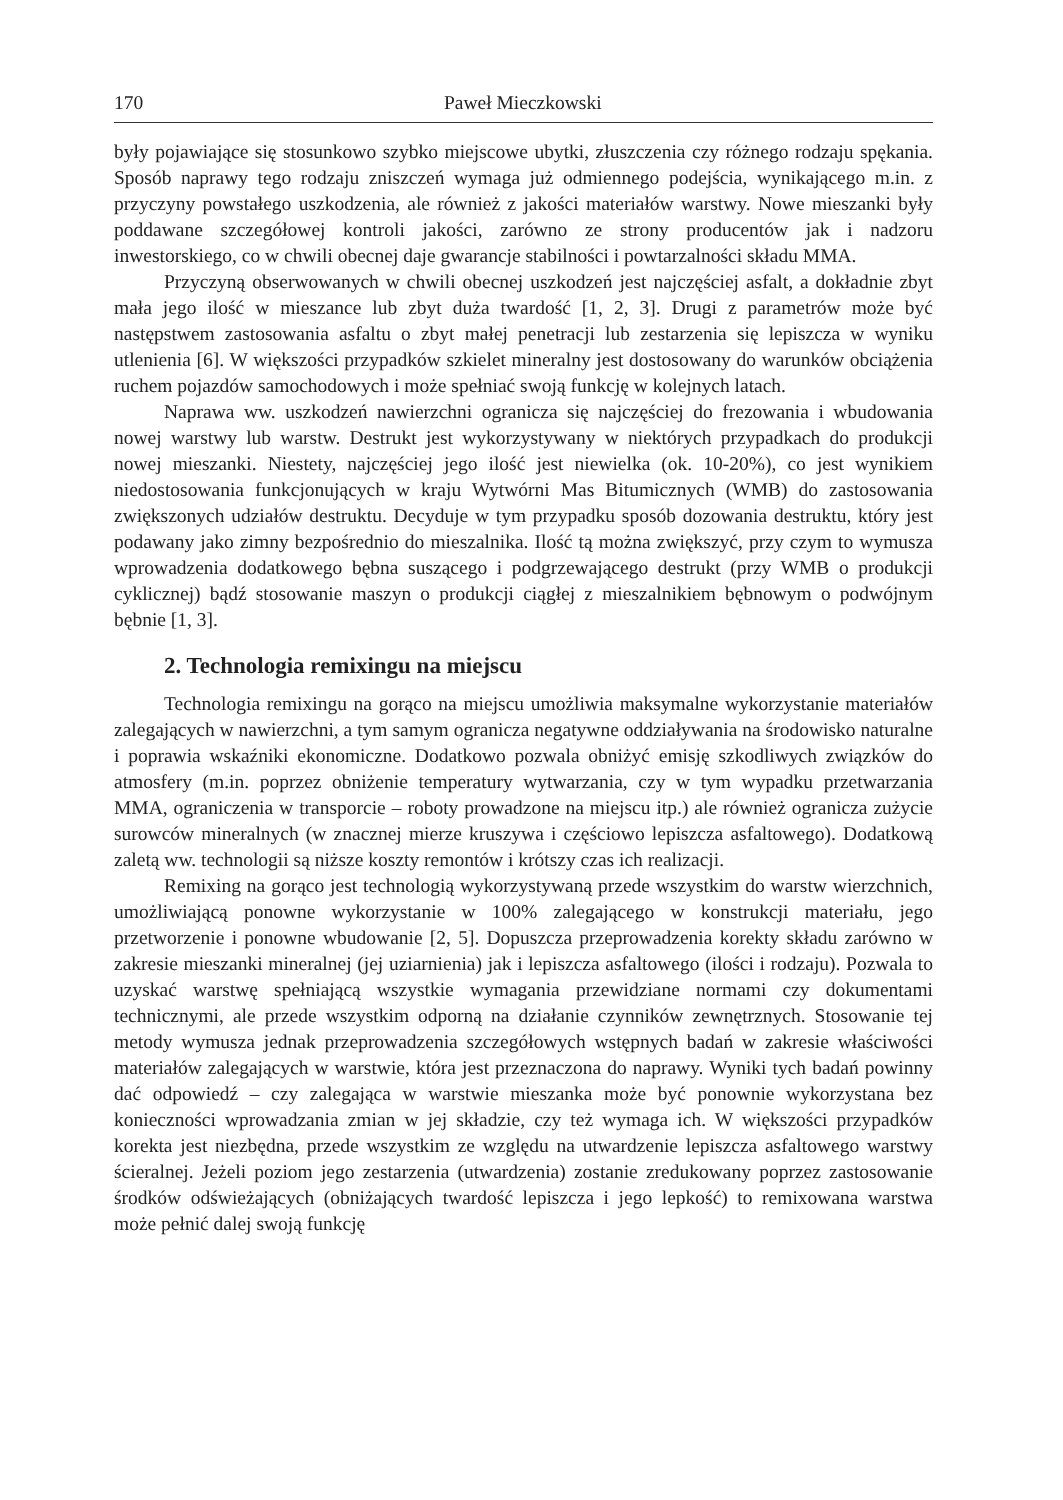170 Paweł Mieczkowski
były pojawiające się stosunkowo szybko miejscowe ubytki, złuszczenia czy różnego rodzaju spękania. Sposób naprawy tego rodzaju zniszczeń wymaga już odmiennego podejścia, wynikającego m.in. z przyczyny powstałego uszkodzenia, ale również z jakości materiałów warstwy. Nowe mieszanki były poddawane szczegółowej kontroli jakości, zarówno ze strony producentów jak i nadzoru inwestorskiego, co w chwili obecnej daje gwarancje stabilności i powtarzalności składu MMA.
Przyczyną obserwowanych w chwili obecnej uszkodzeń jest najczęściej asfalt, a dokładnie zbyt mała jego ilość w mieszance lub zbyt duża twardość [1, 2, 3]. Drugi z parametrów może być następstwem zastosowania asfaltu o zbyt małej penetracji lub zestarzenia się lepiszcza w wyniku utlenienia [6]. W większości przypadków szkielet mineralny jest dostosowany do warunków obciążenia ruchem pojazdów samochodowych i może spełniać swoją funkcję w kolejnych latach.
Naprawa ww. uszkodzeń nawierzchni ogranicza się najczęściej do frezowania i wbudowania nowej warstwy lub warstw. Destrukt jest wykorzystywany w niektórych przypadkach do produkcji nowej mieszanki. Niestety, najczęściej jego ilość jest niewielka (ok. 10-20%), co jest wynikiem niedostosowania funkcjonujących w kraju Wytwórni Mas Bitumicznych (WMB) do zastosowania zwiększonych udziałów destruktu. Decyduje w tym przypadku sposób dozowania destruktu, który jest podawany jako zimny bezpośrednio do mieszalnika. Ilość tą można zwiększyć, przy czym to wymusza wprowadzenia dodatkowego bębna suszącego i podgrzewającego destrukt (przy WMB o produkcji cyklicznej) bądź stosowanie maszyn o produkcji ciągłej z mieszalnikiem bębnowym o podwójnym bębnie [1, 3].
2. Technologia remixingu na miejscu
Technologia remixingu na gorąco na miejscu umożliwia maksymalne wykorzystanie materiałów zalegających w nawierzchni, a tym samym ogranicza negatywne oddziaływania na środowisko naturalne i poprawia wskaźniki ekonomiczne. Dodatkowo pozwala obniżyć emisję szkodliwych związków do atmosfery (m.in. poprzez obniżenie temperatury wytwarzania, czy w tym wypadku przetwarzania MMA, ograniczenia w transporcie – roboty prowadzone na miejscu itp.) ale również ogranicza zużycie surowców mineralnych (w znacznej mierze kruszywa i częściowo lepiszcza asfaltowego). Dodatkową zaletą ww. technologii są niższe koszty remontów i krótszy czas ich realizacji.
Remixing na gorąco jest technologią wykorzystywaną przede wszystkim do warstw wierzchnich, umożliwiającą ponowne wykorzystanie w 100% zalegającego w konstrukcji materiału, jego przetworzenie i ponowne wbudowanie [2, 5]. Dopuszcza przeprowadzenia korekty składu zarówno w zakresie mieszanki mineralnej (jej uziarnienia) jak i lepiszcza asfaltowego (ilości i rodzaju). Pozwala to uzyskać warstwę spełniającą wszystkie wymagania przewidziane normami czy dokumentami technicznymi, ale przede wszystkim odporną na działanie czynników zewnętrznych. Stosowanie tej metody wymusza jednak przeprowadzenia szczegółowych wstępnych badań w zakresie właściwości materiałów zalegających w warstwie, która jest przeznaczona do naprawy. Wyniki tych badań powinny dać odpowiedź – czy zalegająca w warstwie mieszanka może być ponownie wykorzystana bez konieczności wprowadzania zmian w jej składzie, czy też wymaga ich. W większości przypadków korekta jest niezbędna, przede wszystkim ze względu na utwardzenie lepiszcza asfaltowego warstwy ścieralnej. Jeżeli poziom jego zestarzenia (utwardzenia) zostanie zredukowany poprzez zastosowanie środków odświeżających (obniżających twardość lepiszcza i jego lepkość) to remixowana warstwa może pełnić dalej swoją funkcję